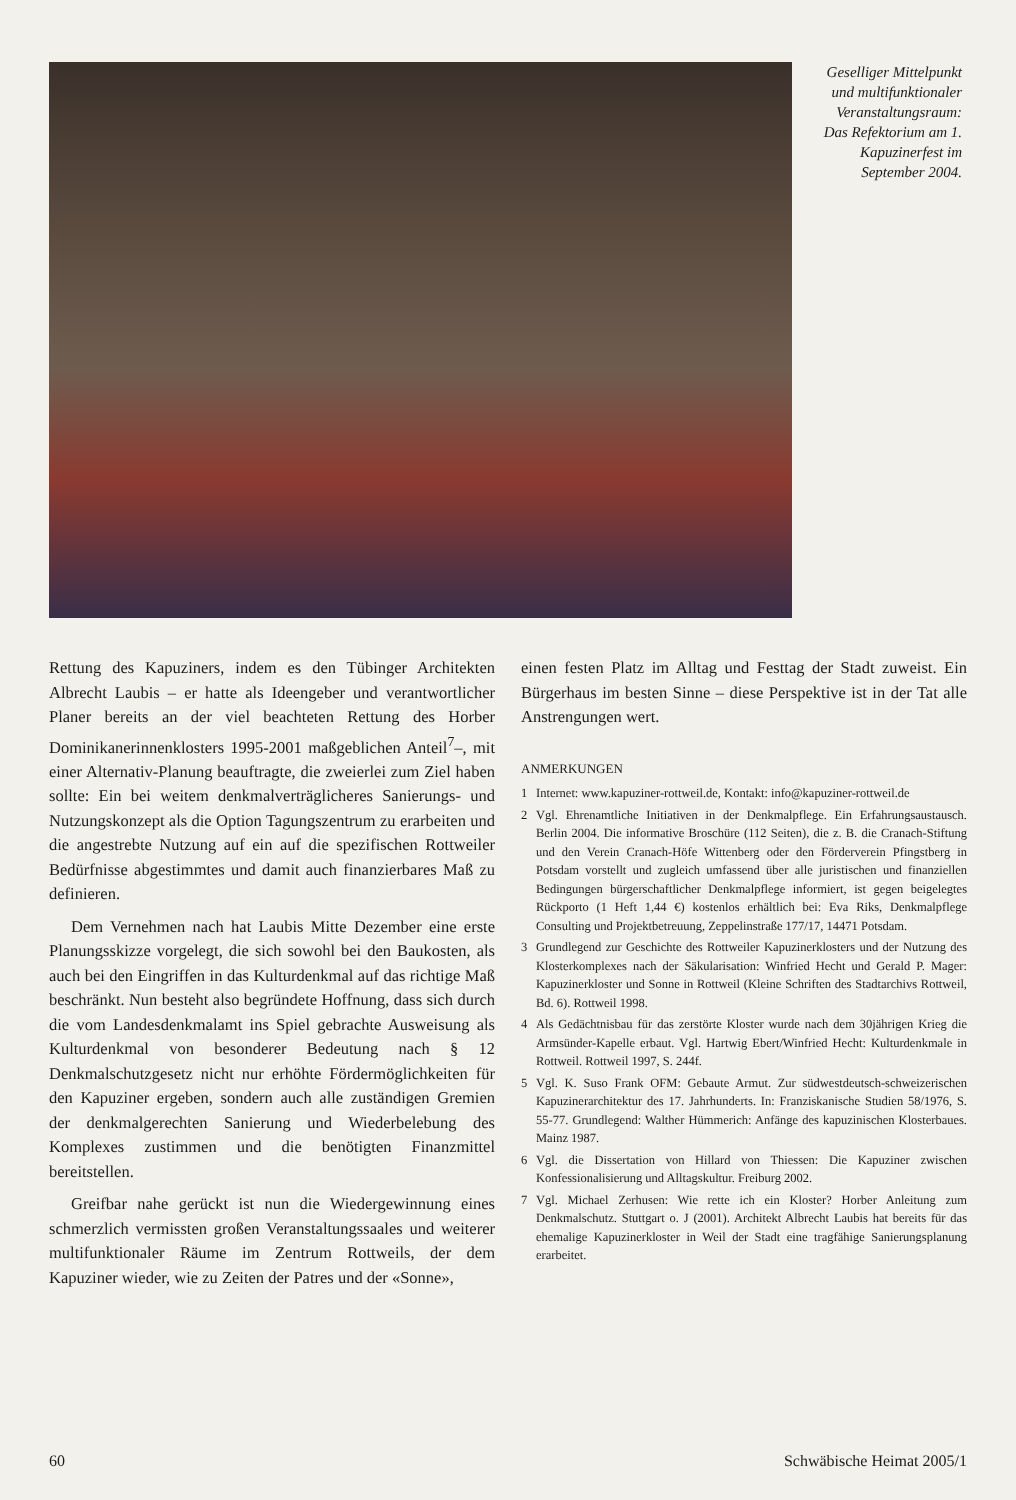Geselliger Mittelpunkt und multifunktionaler Veranstaltungsraum: Das Refektorium am 1. Kapuzinerfest im September 2004.
Rettung des Kapuziners, indem es den Tübinger Architekten Albrecht Laubis – er hatte als Ideengeber und verantwortlicher Planer bereits an der viel beachteten Rettung des Horber Dominikanerinnenklosters 1995-2001 maßgeblichen Anteil<sup>7</sup>–, mit einer Alternativ-Planung beauftragte, die zweierlei zum Ziel haben sollte: Ein bei weitem denkmalverträglicheres Sanierungs- und Nutzungskonzept als die Option Tagungszentrum zu erarbeiten und die angestrebte Nutzung auf ein auf die spezifischen Rottweiler Bedürfnisse abgestimmtes und damit auch finanzierbares Maß zu definieren.
Dem Vernehmen nach hat Laubis Mitte Dezember eine erste Planungsskizze vorgelegt, die sich sowohl bei den Baukosten, als auch bei den Eingriffen in das Kulturdenkmal auf das richtige Maß beschränkt. Nun besteht also begründete Hoffnung, dass sich durch die vom Landesdenkmalamt ins Spiel gebrachte Ausweisung als Kulturdenkmal von besonderer Bedeutung nach § 12 Denkmalschutzgesetz nicht nur erhöhte Fördermöglichkeiten für den Kapuziner ergeben, sondern auch alle zuständigen Gremien der denkmalgerechten Sanierung und Wiederbelebung des Komplexes zustimmen und die benötigten Finanzmittel bereitstellen.
Greifbar nahe gerückt ist nun die Wiedergewinnung eines schmerzlich vermissten großen Veranstaltungssaales und weiterer multifunktionaler Räume im Zentrum Rottweils, der dem Kapuziner wieder, wie zu Zeiten der Patres und der «Sonne»,
einen festen Platz im Alltag und Festtag der Stadt zuweist. Ein Bürgerhaus im besten Sinne – diese Perspektive ist in der Tat alle Anstrengungen wert.
ANMERKUNGEN
1 Internet: www.kapuziner-rottweil.de, Kontakt: info@kapuziner-rottweil.de
2 Vgl. Ehrenamtliche Initiativen in der Denkmalpflege. Ein Erfahrungsaustausch. Berlin 2004. Die informative Broschüre (112 Seiten), die z. B. die Cranach-Stiftung und den Verein Cranach-Höfe Wittenberg oder den Förderverein Pfingstberg in Potsdam vorstellt und zugleich umfassend über alle juristischen und finanziellen Bedingungen bürgerschaftlicher Denkmalpflege informiert, ist gegen beigelegtes Rückporto (1 Heft 1,44 €) kostenlos erhältlich bei: Eva Riks, Denkmalpflege Consulting und Projektbetreuung, Zeppelinstraße 177/17, 14471 Potsdam.
3 Grundlegend zur Geschichte des Rottweiler Kapuzinerklosters und der Nutzung des Klosterkomplexes nach der Säkularisation: Winfried Hecht und Gerald P. Mager: Kapuzinerkloster und Sonne in Rottweil (Kleine Schriften des Stadtarchivs Rottweil, Bd. 6). Rottweil 1998.
4 Als Gedächtnisbau für das zerstörte Kloster wurde nach dem 30jährigen Krieg die Armsünder-Kapelle erbaut. Vgl. Hartwig Ebert/Winfried Hecht: Kulturdenkmale in Rottweil. Rottweil 1997, S. 244f.
5 Vgl. K. Suso Frank OFM: Gebaute Armut. Zur südwestdeutsch-schweizerischen Kapuzinerarchitektur des 17. Jahrhunderts. In: Franziskanische Studien 58/1976, S. 55-77. Grundlegend: Walther Hümmerich: Anfänge des kapuzinischen Klosterbaues. Mainz 1987.
6 Vgl. die Dissertation von Hillard von Thiessen: Die Kapuziner zwischen Konfessionalisierung und Alltagskultur. Freiburg 2002.
7 Vgl. Michael Zerhusen: Wie rette ich ein Kloster? Horber Anleitung zum Denkmalschutz. Stuttgart o. J (2001). Architekt Albrecht Laubis hat bereits für das ehemalige Kapuzinerkloster in Weil der Stadt eine tragfähige Sanierungsplanung erarbeitet.
60 Schwäbische Heimat 2005/1